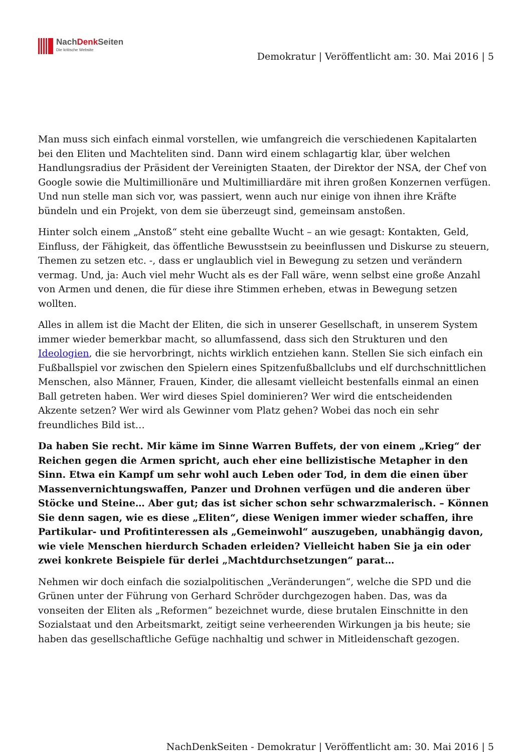NachDenk Seiten
Die kritische Website
Demokratur | Veröffentlicht am: 30. Mai 2016 | 5
Man muss sich einfach einmal vorstellen, wie umfangreich die verschiedenen Kapitalarten bei den Eliten und Machteliten sind. Dann wird einem schlagartig klar, über welchen Handlungsradius der Präsident der Vereinigten Staaten, der Direktor der NSA, der Chef von Google sowie die Multimillionäre und Multimilliardäre mit ihren großen Konzernen verfügen. Und nun stelle man sich vor, was passiert, wenn auch nur einige von ihnen ihre Kräfte bündeln und ein Projekt, von dem sie überzeugt sind, gemeinsam anstoßen.
Hinter solch einem „Anstoß“ steht eine geballte Wucht – an wie gesagt: Kontakten, Geld, Einfluss, der Fähigkeit, das öffentliche Bewusstsein zu beeinflussen und Diskurse zu steuern, Themen zu setzen etc. -, dass er unglaublich viel in Bewegung zu setzen und verändern vermag. Und, ja: Auch viel mehr Wucht als es der Fall wäre, wenn selbst eine große Anzahl von Armen und denen, die für diese ihre Stimmen erheben, etwas in Bewegung setzen wollten.
Alles in allem ist die Macht der Eliten, die sich in unserer Gesellschaft, in unserem System immer wieder bemerkbar macht, so allumfassend, dass sich den Strukturen und den Ideologien, die sie hervorbringt, nichts wirklich entziehen kann. Stellen Sie sich einfach ein Fußballspiel vor zwischen den Spielern eines Spitzenfußballclubs und elf durchschnittlichen Menschen, also Männer, Frauen, Kinder, die allesamt vielleicht bestenfalls einmal an einen Ball getreten haben. Wer wird dieses Spiel dominieren? Wer wird die entscheidenden Akzente setzen? Wer wird als Gewinner vom Platz gehen? Wobei das noch ein sehr freundliches Bild ist…
Da haben Sie recht. Mir käme im Sinne Warren Buffets, der von einem „Krieg“ der Reichen gegen die Armen spricht, auch eher eine bellizistische Metapher in den Sinn. Etwa ein Kampf um sehr wohl auch Leben oder Tod, in dem die einen über Massenvernichtungswaffen, Panzer und Drohnen verfügen und die anderen über Stöcke und Steine… Aber gut; das ist sicher schon sehr schwarzmalerisch. – Können Sie denn sagen, wie es diese „Eliten“, diese Wenigen immer wieder schaffen, ihre Partikular- und Profitinteressen als „Gemeinwohl“ auszugeben, unabhängig davon, wie viele Menschen hierdurch Schaden erleiden? Vielleicht haben Sie ja ein oder zwei konkrete Beispiele für derlei „Machtdurchsetzungen“ parat…
Nehmen wir doch einfach die sozialpolitischen „Veränderungen“, welche die SPD und die Grünen unter der Führung von Gerhard Schröder durchgezogen haben. Das, was da vonseiten der Eliten als „Reformen“ bezeichnet wurde, diese brutalen Einschnitte in den Sozialstaat und den Arbeitsmarkt, zeitigt seine verheerenden Wirkungen ja bis heute; sie haben das gesellschaftliche Gefüge nachhaltig und schwer in Mitleidenschaft gezogen.
NachDenkSeiten - Demokratur | Veröffentlicht am: 30. Mai 2016 | 5